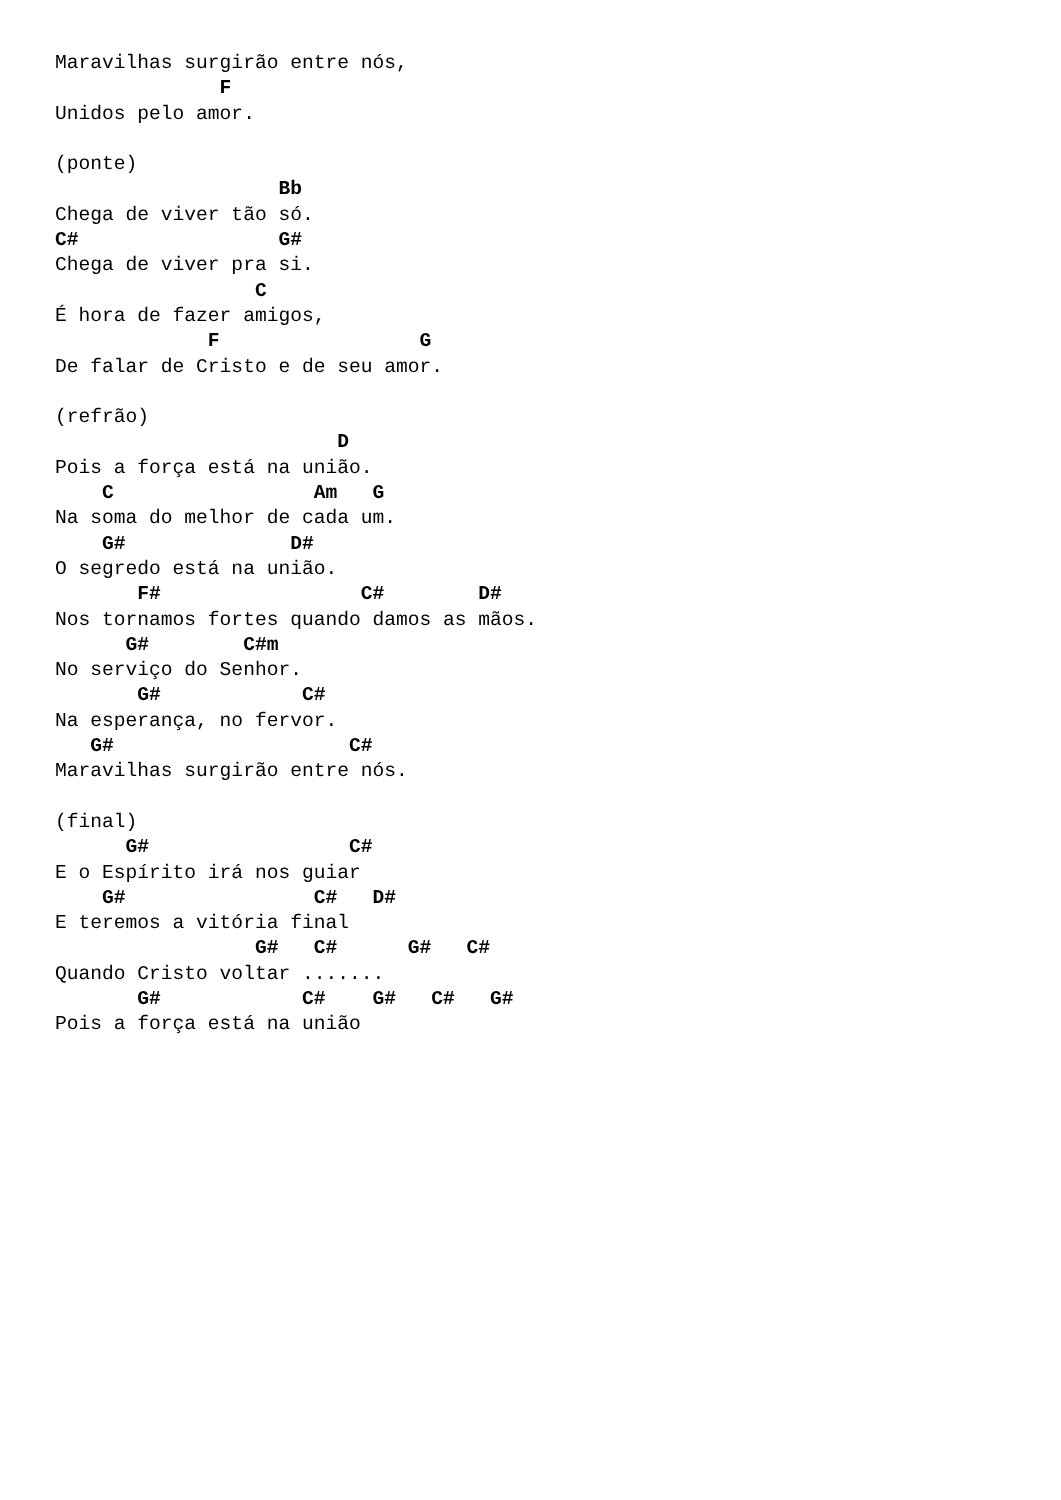Maravilhas surgirão entre nós,
              F
Unidos pelo amor.

(ponte)
                   Bb
Chega de viver tão só.
C#                 G#
Chega de viver pra si.
                 C
É hora de fazer amigos,
             F                 G
De falar de Cristo e de seu amor.

(refrão)
                        D
Pois a força está na união.
    C                 Am   G
Na soma do melhor de cada um.
    G#              D#
O segredo está na união.
       F#                 C#        D#
Nos tornamos fortes quando damos as mãos.
      G#        C#m
No serviço do Senhor.
       G#            C#
Na esperança, no fervor.
   G#                    C#
Maravilhas surgirão entre nós.

(final)
      G#                 C#
E o Espírito irá nos guiar
    G#                C#   D#
E teremos a vitória final
                 G#   C#      G#   C#
Quando Cristo voltar .......
       G#            C#    G#   C#   G#
Pois a força está na união